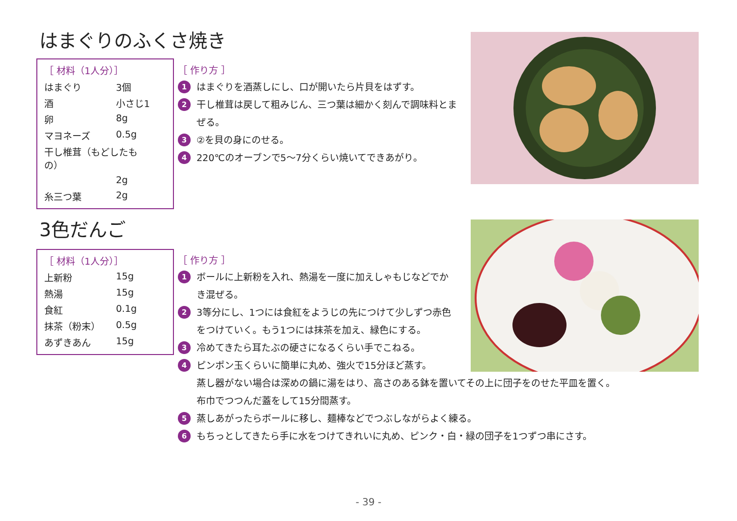はまぐりのふくさ焼き
［ 材料（1人分）］
| はまぐり | 3個 |
| 酒 | 小さじ1 |
| 卵 | 8g |
| マヨネーズ | 0.5g |
| 干し椎茸（もどしたもの） | |
| | 2g |
| 糸三つ葉 | 2g |
［ 作り方 ］
1 はまぐりを酒蒸しにし、口が開いたら片貝をはずす。
2 干し椎茸は戻して粗みじん、三つ葉は細かく刻んで調味料とまぜる。
3 ②を貝の身にのせる。
4 220℃のオーブンで5〜7分くらい焼いてできあがり。
3色だんご
［ 材料（1人分）］
| 上新粉 | 15g |
| 熱湯 | 15g |
| 食紅 | 0.1g |
| 抹茶（粉末） | 0.5g |
| あずきあん | 15g |
［ 作り方 ］
1 ボールに上新粉を入れ、熱湯を一度に加えしゃもじなどでかき混ぜる。
2 3等分にし、1つには食紅をようじの先につけて少しずつ赤色をつけていく。もう1つには抹茶を加え、緑色にする。
3 冷めてきたら耳たぶの硬さになるくらい手でこねる。
4 ピンポン玉くらいに簡単に丸め、強火で15分ほど蒸す。
蒸し器がない場合は深めの鍋に湯をはり、高さのある鉢を置いてその上に団子をのせた平皿を置く。
布巾でつつんだ蓋をして15分間蒸す。
5 蒸しあがったらボールに移し、麺棒などでつぶしながらよく練る。
6 もちっとしてきたら手に水をつけてきれいに丸め、ピンク・白・緑の団子を1つずつ串にさす。
- 39 -